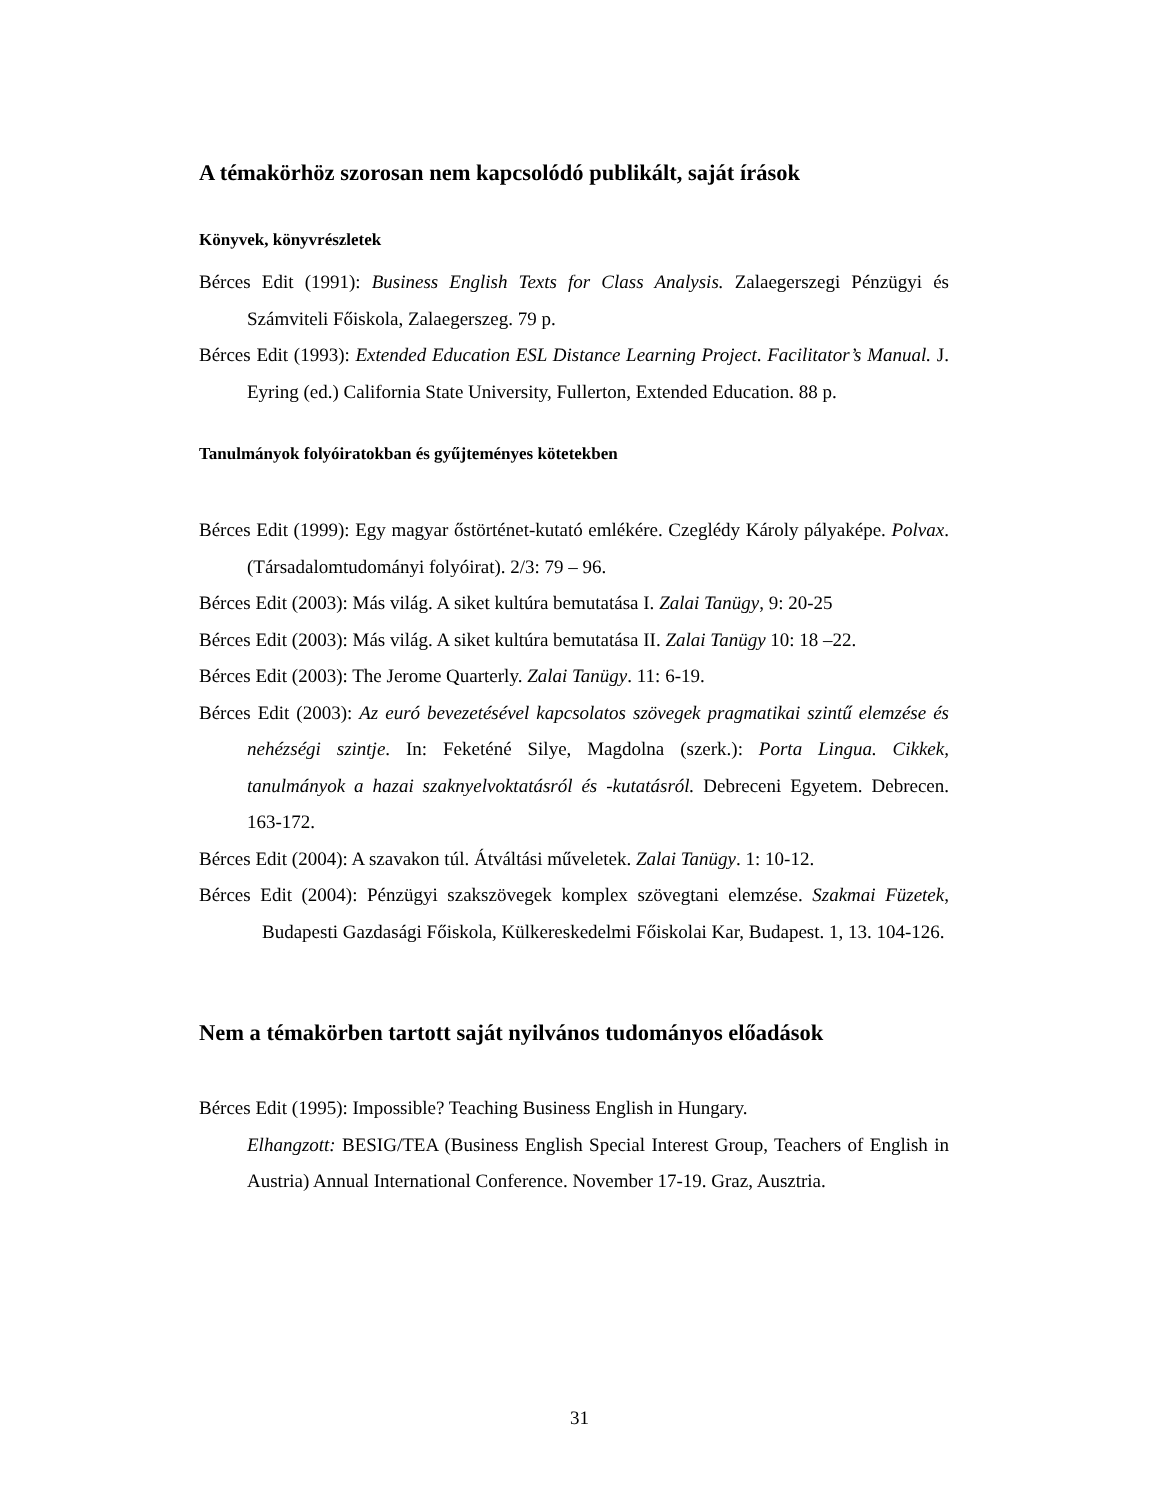A témakörhöz szorosan nem kapcsolódó publikált, saját írások
Könyvek, könyvrészletek
Bérces Edit (1991): Business English Texts for Class Analysis. Zalaegerszegi Pénzügyi és Számviteli Főiskola, Zalaegerszeg. 79 p.
Bérces Edit (1993): Extended Education ESL Distance Learning Project. Facilitator’s Manual. J. Eyring (ed.) California State University, Fullerton, Extended Education. 88 p.
Tanulmányok folyóiratokban és gyűjteményes kötetekben
Bérces Edit (1999): Egy magyar őstörténet-kutató emlékére. Czeglédy Károly pályaképe. Polvax. (Társadalomtudományi folyóirat). 2/3: 79 – 96.
Bérces Edit (2003): Más világ. A siket kultúra bemutatása I. Zalai Tanügy, 9: 20-25
Bérces Edit (2003): Más világ. A siket kultúra bemutatása II. Zalai Tanügy 10: 18 –22.
Bérces Edit (2003): The Jerome Quarterly. Zalai Tanügy. 11: 6-19.
Bérces Edit (2003): Az euró bevezetésével kapcsolatos szövegek pragmatikai szintű elemzése és nehézségi szintje. In: Feketéné Silye, Magdolna (szerk.): Porta Lingua. Cikkek, tanulmányok a hazai szaknyelvoktatásról és -kutatásról. Debreceni Egyetem. Debrecen. 163-172.
Bérces Edit (2004): A szavakon túl. Átváltási műveletek. Zalai Tanügy. 1: 10-12.
Bérces Edit (2004): Pénzügyi szakszövegek komplex szövegtani elemzése. Szakmai Füzetek, Budapesti Gazdasági Főiskola, Külkereskedelmi Főiskolai Kar, Budapest. 1, 13. 104-126.
Nem a témakörben tartott saját nyilvános tudományos előadások
Bérces Edit (1995): Impossible? Teaching Business English in Hungary.
Elhangzott: BESIG/TEA (Business English Special Interest Group, Teachers of English in Austria) Annual International Conference. November 17-19. Graz, Ausztria.
31